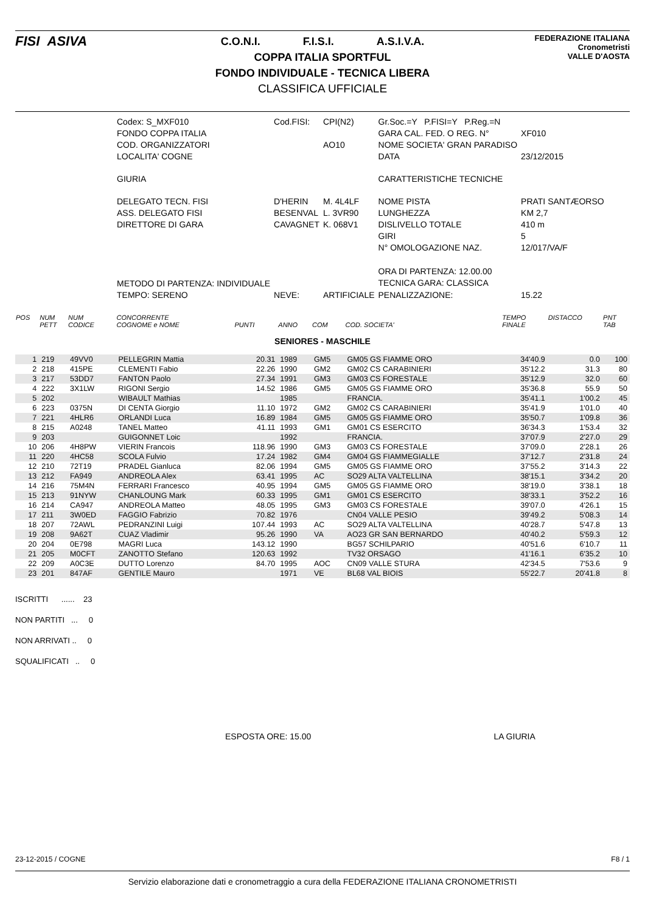FISI ASIVA
C.O.N.I. F.I.S.I. A.S.I.V.A.
COPPA ITALIA SPORTFUL
FONDO INDIVIDUALE - TECNICA LIBERA
CLASSIFICA UFFICIALE
FEDERAZIONE ITALIANA
Cronometristi
VALLE D'AOSTA
| Codex: S_MXF010 | Cod.FISI: | CPI(N2) | Gr.Soc.=Y P.FISI=Y P.Reg.=N | |
| FONDO COPPA ITALIA | | | GARA CAL. FED. O REG. N° | XF010 |
| COD. ORGANIZZATORI | | AO10 | NOME SOCIETA' GRAN PARADISO | |
| LOCALITA' COGNE | | | DATA | 23/12/2015 |
| GIURIA | | | CARATTERISTICHE TECNICHE | |
| DELEGATO TECN. FISI | D'HERIN | M. 4L4LF | NOME PISTA | PRATI SANTÆORSO |
| ASS. DELEGATO FISI | BESENVAL | L. 3VR90 | LUNGHEZZA | KM 2,7 |
| DIRETTORE DI GARA | CAVAGNET | K. 068V1 | DISLIVELLO TOTALE | 410 m |
| | | | GIRI | 5 |
| | | | N° OMOLOGAZIONE NAZ. | 12/017/VA/F |
| METODO DI PARTENZA: INDIVIDUALE | | | ORA DI PARTENZA: 12.00.00 TECNICA GARA: CLASSICA | |
| TEMPO: SERENO | NEVE: | ARTIFICIALE | PENALIZZAZIONE: | 15.22 |
| POS | NUM PETT | NUM CODICE | CONCORRENTE COGNOME e NOME | PUNTI | ANNO | COM | COD. SOCIETA' | TEMPO FINALE | DISTACCO | PNT TAB |
| --- | --- | --- | --- | --- | --- | --- | --- | --- | --- | --- |
| SENIORES - MASCHILE | | | | | | | | | | |
| 1 | 219 | 49VV0 | PELLEGRIN Mattia | 20.31 | 1989 | GM5 | GM05 GS FIAMME ORO | 34'40.9 | 0.0 | 100 |
| 2 | 218 | 415PE | CLEMENTI Fabio | 22.26 | 1990 | GM2 | GM02 CS CARABINIERI | 35'12.2 | 31.3 | 80 |
| 3 | 217 | 53DD7 | FANTON Paolo | 27.34 | 1991 | GM3 | GM03 CS FORESTALE | 35'12.9 | 32.0 | 60 |
| 4 | 222 | 3X1LW | RIGONI Sergio | 14.52 | 1986 | GM5 | GM05 GS FIAMME ORO | 35'36.8 | 55.9 | 50 |
| 5 | 202 | | WIBAULT Mathias | | 1985 | | FRANCIA. | 35'41.1 | 1'00.2 | 45 |
| 6 | 223 | 0375N | DI CENTA Giorgio | 11.10 | 1972 | GM2 | GM02 CS CARABINIERI | 35'41.9 | 1'01.0 | 40 |
| 7 | 221 | 4HLR6 | ORLANDI Luca | 16.89 | 1984 | GM5 | GM05 GS FIAMME ORO | 35'50.7 | 1'09.8 | 36 |
| 8 | 215 | A0248 | TANEL Matteo | 41.11 | 1993 | GM1 | GM01 CS ESERCITO | 36'34.3 | 1'53.4 | 32 |
| 9 | 203 | | GUIGONNET Loic | | 1992 | | FRANCIA. | 37'07.9 | 2'27.0 | 29 |
| 10 | 206 | 4H8PW | VIERIN Francois | 118.96 | 1990 | GM3 | GM03 CS FORESTALE | 37'09.0 | 2'28.1 | 26 |
| 11 | 220 | 4HC58 | SCOLA Fulvio | 17.24 | 1982 | GM4 | GM04 GS FIAMMEGIALLE | 37'12.7 | 2'31.8 | 24 |
| 12 | 210 | 72T19 | PRADEL Gianluca | 82.06 | 1994 | GM5 | GM05 GS FIAMME ORO | 37'55.2 | 3'14.3 | 22 |
| 13 | 212 | FA949 | ANDREOLA Alex | 63.41 | 1995 | AC | SO29 ALTA VALTELLINA | 38'15.1 | 3'34.2 | 20 |
| 14 | 216 | 75M4N | FERRARI Francesco | 40.95 | 1994 | GM5 | GM05 GS FIAMME ORO | 38'19.0 | 3'38.1 | 18 |
| 15 | 213 | 91NYW | CHANLOUNG Mark | 60.33 | 1995 | GM1 | GM01 CS ESERCITO | 38'33.1 | 3'52.2 | 16 |
| 16 | 214 | CA947 | ANDREOLA Matteo | 48.05 | 1995 | GM3 | GM03 CS FORESTALE | 39'07.0 | 4'26.1 | 15 |
| 17 | 211 | 3W0ED | FAGGIO Fabrizio | 70.82 | 1976 | | CN04 VALLE PESIO | 39'49.2 | 5'08.3 | 14 |
| 18 | 207 | 72AWL | PEDRANZINI Luigi | 107.44 | 1993 | AC | SO29 ALTA VALTELLINA | 40'28.7 | 5'47.8 | 13 |
| 19 | 208 | 9A62T | CUAZ Vladimir | 95.26 | 1990 | VA | AO23 GR SAN BERNARDO | 40'40.2 | 5'59.3 | 12 |
| 20 | 204 | 0E798 | MAGRI Luca | 143.12 | 1990 | | BG57 SCHILPARIO | 40'51.6 | 6'10.7 | 11 |
| 21 | 205 | M0CFT | ZANOTTO Stefano | 120.63 | 1992 | | TV32 ORSAGO | 41'16.1 | 6'35.2 | 10 |
| 22 | 209 | A0C3E | DUTTO Lorenzo | 84.70 | 1995 | AOC | CN09 VALLE STURA | 42'34.5 | 7'53.6 | 9 |
| 23 | 201 | 847AF | GENTILE Mauro | | 1971 | VE | BL68 VAL BIOIS | 55'22.7 | 20'41.8 | 8 |
ISCRITTI ...... 23
NON PARTITI ... 0
NON ARRIVATI .. 0
SQUALIFICATI .. 0
ESPOSTA ORE: 15.00 LA GIURIA
23-12-2015 / COGNE F8 / 1
Servizio elaborazione dati e cronometraggio a cura della FEDERAZIONE ITALIANA CRONOMETRISTI